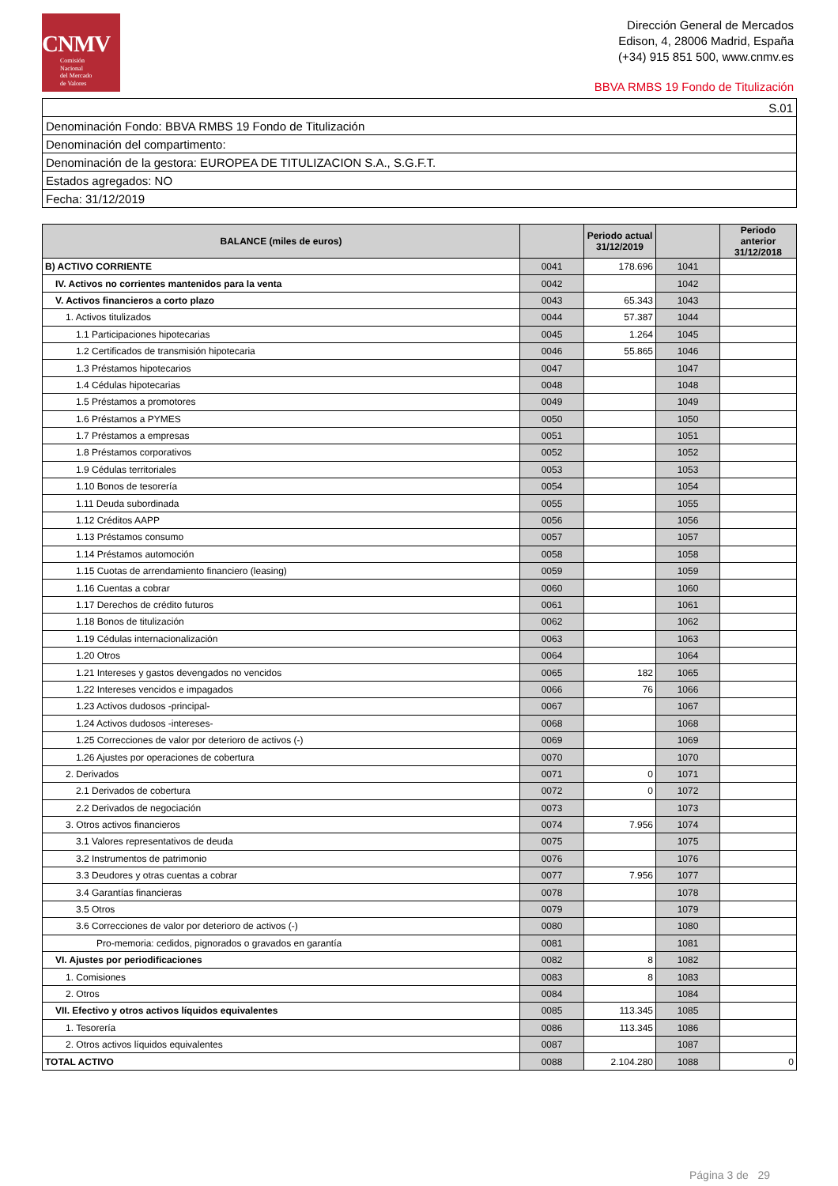CNMV
Comisión
Nacional
del Mercado
de Valores
Dirección General de Mercados
Edison, 4, 28006 Madrid, España
(+34) 915 851 500, www.cnmv.es
BBVA RMBS 19 Fondo de Titulización
| S.01 |
| Denominación Fondo: BBVA RMBS 19 Fondo de Titulización |
| Denominación del compartimento: |
| Denominación de la gestora: EUROPEA DE TITULIZACION S.A., S.G.F.T. |
| Estados agregados: NO |
| Fecha: 31/12/2019 |
| BALANCE (miles de euros) | | Periodo actual 31/12/2019 | | Periodo anterior 31/12/2018 |
| --- | --- | --- | --- | --- |
| B) ACTIVO CORRIENTE | 0041 | 178.696 | 1041 | |
| IV. Activos no corrientes mantenidos para la venta | 0042 | | 1042 | |
| V. Activos financieros a corto plazo | 0043 | 65.343 | 1043 | |
| 1. Activos titulizados | 0044 | 57.387 | 1044 | |
| 1.1 Participaciones hipotecarias | 0045 | 1.264 | 1045 | |
| 1.2 Certificados de transmisión hipotecaria | 0046 | 55.865 | 1046 | |
| 1.3 Préstamos hipotecarios | 0047 | | 1047 | |
| 1.4 Cédulas hipotecarias | 0048 | | 1048 | |
| 1.5 Préstamos a promotores | 0049 | | 1049 | |
| 1.6 Préstamos a PYMES | 0050 | | 1050 | |
| 1.7 Préstamos a empresas | 0051 | | 1051 | |
| 1.8 Préstamos corporativos | 0052 | | 1052 | |
| 1.9 Cédulas territoriales | 0053 | | 1053 | |
| 1.10 Bonos de tesorería | 0054 | | 1054 | |
| 1.11 Deuda subordinada | 0055 | | 1055 | |
| 1.12 Créditos AAPP | 0056 | | 1056 | |
| 1.13 Préstamos consumo | 0057 | | 1057 | |
| 1.14 Préstamos automoción | 0058 | | 1058 | |
| 1.15 Cuotas de arrendamiento financiero (leasing) | 0059 | | 1059 | |
| 1.16 Cuentas a cobrar | 0060 | | 1060 | |
| 1.17 Derechos de crédito futuros | 0061 | | 1061 | |
| 1.18 Bonos de titulización | 0062 | | 1062 | |
| 1.19 Cédulas internacionalización | 0063 | | 1063 | |
| 1.20 Otros | 0064 | | 1064 | |
| 1.21 Intereses y gastos devengados no vencidos | 0065 | 182 | 1065 | |
| 1.22 Intereses vencidos e impagados | 0066 | 76 | 1066 | |
| 1.23 Activos dudosos -principal- | 0067 | | 1067 | |
| 1.24 Activos dudosos -intereses- | 0068 | | 1068 | |
| 1.25 Correcciones de valor por deterioro de activos (-) | 0069 | | 1069 | |
| 1.26 Ajustes por operaciones de cobertura | 0070 | | 1070 | |
| 2. Derivados | 0071 | 0 | 1071 | |
| 2.1 Derivados de cobertura | 0072 | 0 | 1072 | |
| 2.2 Derivados de negociación | 0073 | | 1073 | |
| 3. Otros activos financieros | 0074 | 7.956 | 1074 | |
| 3.1 Valores representativos de deuda | 0075 | | 1075 | |
| 3.2 Instrumentos de patrimonio | 0076 | | 1076 | |
| 3.3 Deudores y otras cuentas a cobrar | 0077 | 7.956 | 1077 | |
| 3.4 Garantías financieras | 0078 | | 1078 | |
| 3.5 Otros | 0079 | | 1079 | |
| 3.6 Correcciones de valor por deterioro de activos (-) | 0080 | | 1080 | |
| Pro-memoria: cedidos, pignorados o gravados en garantía | 0081 | | 1081 | |
| VI. Ajustes por periodificaciones | 0082 | 8 | 1082 | |
| 1. Comisiones | 0083 | 8 | 1083 | |
| 2. Otros | 0084 | | 1084 | |
| VII. Efectivo y otros activos líquidos equivalentes | 0085 | 113.345 | 1085 | |
| 1. Tesorería | 0086 | 113.345 | 1086 | |
| 2. Otros activos líquidos equivalentes | 0087 | | 1087 | |
| TOTAL ACTIVO | 0088 | 2.104.280 | 1088 | 0 |
Página 3 de 29